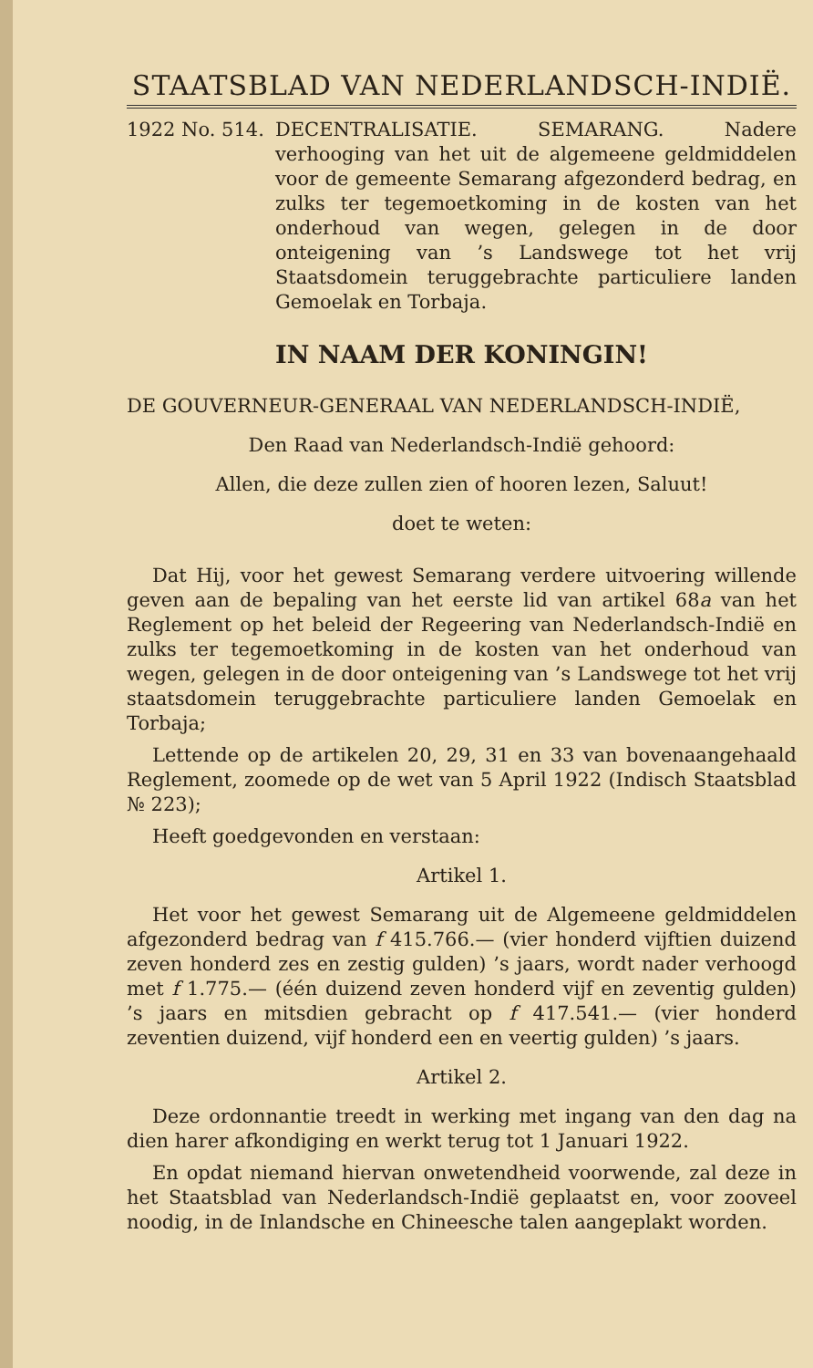STAATSBLAD VAN NEDERLANDSCH-INDIË.
1922 No. 514. DECENTRALISATIE. SEMARANG. Nadere verhooging van het uit de algemeene geldmiddelen voor de gemeente Semarang afgezonderd bedrag, en zulks ter tegemoetkoming in de kosten van het onderhoud van wegen, gelegen in de door onteigening van ’s Landswege tot het vrij Staatsdomein teruggebrachte particuliere landen Gemoelak en Torbaja.
IN NAAM DER KONINGIN!
DE GOUVERNEUR-GENERAAL VAN NEDERLANDSCH-INDIË,
Den Raad van Nederlandsch-Indië gehoord:
Allen, die deze zullen zien of hooren lezen, Saluut!
doet te weten:
Dat Hij, voor het gewest Semarang verdere uitvoering willende geven aan de bepaling van het eerste lid van artikel 68a van het Reglement op het beleid der Regeering van Nederlandsch-Indië en zulks ter tegemoetkoming in de kosten van het onderhoud van wegen, gelegen in de door onteigening van ’s Landswege tot het vrij staatsdomein teruggebrachte particuliere landen Gemoelak en Torbaja;
Lettende op de artikelen 20, 29, 31 en 33 van bovenaangehaald Reglement, zoomede op de wet van 5 April 1922 (Indisch Staatsblad № 223);
Heeft goedgevonden en verstaan:
Artikel 1.
Het voor het gewest Semarang uit de Algemeene geldmiddelen afgezonderd bedrag van f 415.766.— (vier honderd vijftien duizend zeven honderd zes en zestig gulden) ’s jaars, wordt nader verhoogd met f 1.775.— (één duizend zeven honderd vijf en zeventig gulden) ’s jaars en mitsdien gebracht op f 417.541.— (vier honderd zeventien duizend, vijf honderd een en veertig gulden) ’s jaars.
Artikel 2.
Deze ordonnantie treedt in werking met ingang van den dag na dien harer afkondiging en werkt terug tot 1 Januari 1922.
En opdat niemand hiervan onwetendheid voorwende, zal deze in het Staatsblad van Nederlandsch-Indië geplaatst en, voor zooveel noodig, in de Inlandsche en Chineesche talen aangeplakt worden.